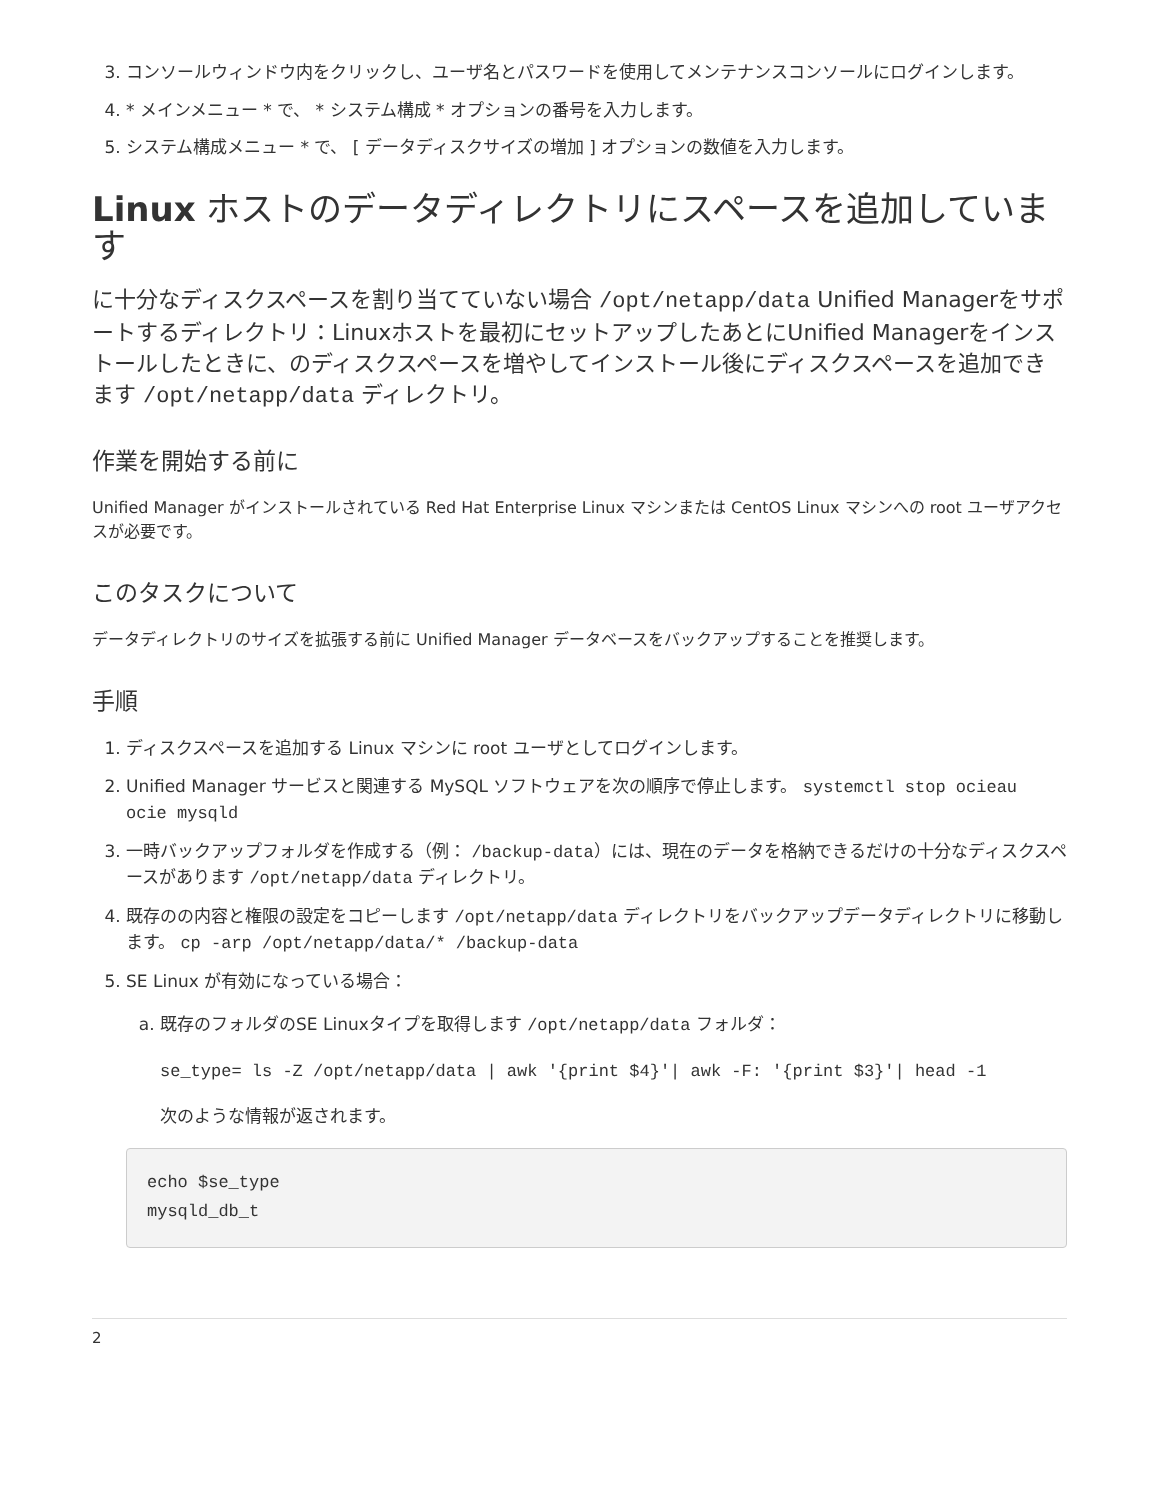3. コンソールウィンドウ内をクリックし、ユーザ名とパスワードを使用してメンテナンスコンソールにログインします。
4. * メインメニュー * で、 * システム構成 * オプションの番号を入力します。
5. システム構成メニュー * で、 [ データディスクサイズの増加 ] オプションの数値を入力します。
Linux ホストのデータディレクトリにスペースを追加しています
に十分なディスクスペースを割り当てていない場合 /opt/netapp/data Unified Managerをサポートするディレクトリ：Linuxホストを最初にセットアップしたあとにUnified Managerをインストールしたときに、のディスクスペースを増やしてインストール後にディスクスペースを追加できます /opt/netapp/data ディレクトリ。
作業を開始する前に
Unified Manager がインストールされている Red Hat Enterprise Linux マシンまたは CentOS Linux マシンへの root ユーザアクセスが必要です。
このタスクについて
データディレクトリのサイズを拡張する前に Unified Manager データベースをバックアップすることを推奨します。
手順
1. ディスクスペースを追加する Linux マシンに root ユーザとしてログインします。
2. Unified Manager サービスと関連する MySQL ソフトウェアを次の順序で停止します。 systemctl stop ocieau ocie mysqld
3. 一時バックアップフォルダを作成する（例： /backup-data）には、現在のデータを格納できるだけの十分なディスクスペースがあります /opt/netapp/data ディレクトリ。
4. 既存のの内容と権限の設定をコピーします /opt/netapp/data ディレクトリをバックアップデータディレクトリに移動します。 cp -arp /opt/netapp/data/* /backup-data
5. SE Linux が有効になっている場合：
a. 既存のフォルダのSE Linuxタイプを取得します /opt/netapp/data フォルダ：
se_type= ls -Z /opt/netapp/data | awk '{print $4}'| awk -F: '{print $3}'| head -1
次のような情報が返されます。
echo $se_type
mysqld_db_t
2